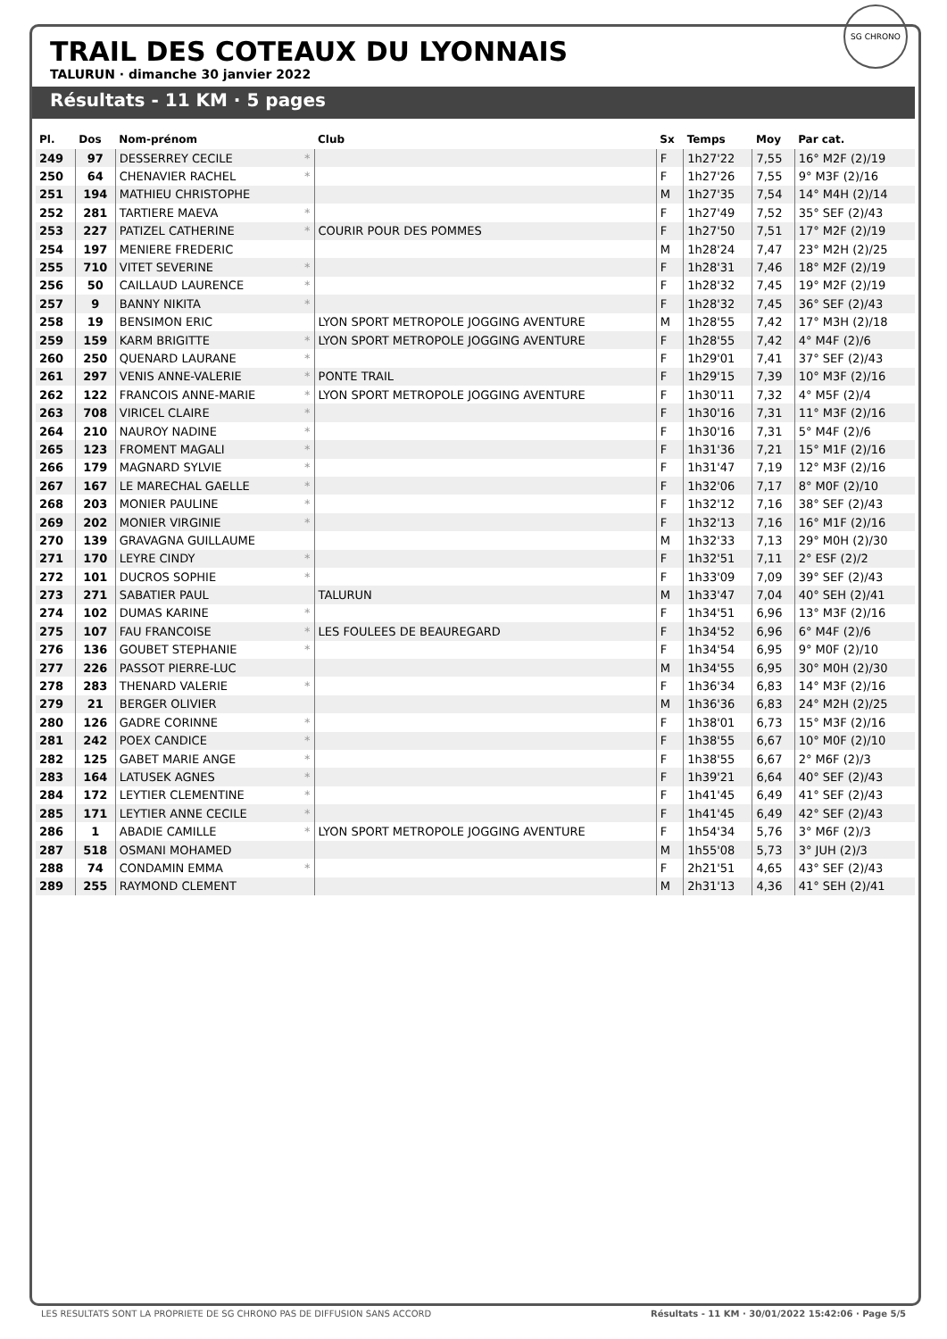TRAIL DES COTEAUX DU LYONNAIS
TALURUN · dimanche 30 janvier 2022
SG CHRONO
Résultats - 11 KM · 5 pages
| Pl. | Dos | Nom-prénom | | Club | Sx | Temps | Moy | Par cat. |
| --- | --- | --- | --- | --- | --- | --- | --- | --- |
| 249 | 97 | DESSERREY CECILE | * | | F | 1h27'22 | 7,55 | 16° M2F (2)/19 |
| 250 | 64 | CHENAVIER RACHEL | * | | F | 1h27'26 | 7,55 | 9° M3F (2)/16 |
| 251 | 194 | MATHIEU CHRISTOPHE | | | M | 1h27'35 | 7,54 | 14° M4H (2)/14 |
| 252 | 281 | TARTIERE MAEVA | * | | F | 1h27'49 | 7,52 | 35° SEF (2)/43 |
| 253 | 227 | PATIZEL CATHERINE | * | COURIR POUR DES POMMES | F | 1h27'50 | 7,51 | 17° M2F (2)/19 |
| 254 | 197 | MENIERE FREDERIC | | | M | 1h28'24 | 7,47 | 23° M2H (2)/25 |
| 255 | 710 | VITET SEVERINE | * | | F | 1h28'31 | 7,46 | 18° M2F (2)/19 |
| 256 | 50 | CAILLAUD LAURENCE | * | | F | 1h28'32 | 7,45 | 19° M2F (2)/19 |
| 257 | 9 | BANNY NIKITA | * | | F | 1h28'32 | 7,45 | 36° SEF (2)/43 |
| 258 | 19 | BENSIMON ERIC | | LYON SPORT METROPOLE JOGGING AVENTURE | M | 1h28'55 | 7,42 | 17° M3H (2)/18 |
| 259 | 159 | KARM BRIGITTE | * | LYON SPORT METROPOLE JOGGING AVENTURE | F | 1h28'55 | 7,42 | 4° M4F (2)/6 |
| 260 | 250 | QUENARD LAURANE | * | | F | 1h29'01 | 7,41 | 37° SEF (2)/43 |
| 261 | 297 | VENIS ANNE-VALERIE | * | PONTE TRAIL | F | 1h29'15 | 7,39 | 10° M3F (2)/16 |
| 262 | 122 | FRANCOIS ANNE-MARIE | * | LYON SPORT METROPOLE JOGGING AVENTURE | F | 1h30'11 | 7,32 | 4° M5F (2)/4 |
| 263 | 708 | VIRICEL CLAIRE | * | | F | 1h30'16 | 7,31 | 11° M3F (2)/16 |
| 264 | 210 | NAUROY NADINE | * | | F | 1h30'16 | 7,31 | 5° M4F (2)/6 |
| 265 | 123 | FROMENT MAGALI | * | | F | 1h31'36 | 7,21 | 15° M1F (2)/16 |
| 266 | 179 | MAGNARD SYLVIE | * | | F | 1h31'47 | 7,19 | 12° M3F (2)/16 |
| 267 | 167 | LE MARECHAL GAELLE | * | | F | 1h32'06 | 7,17 | 8° M0F (2)/10 |
| 268 | 203 | MONIER PAULINE | * | | F | 1h32'12 | 7,16 | 38° SEF (2)/43 |
| 269 | 202 | MONIER VIRGINIE | * | | F | 1h32'13 | 7,16 | 16° M1F (2)/16 |
| 270 | 139 | GRAVAGNA GUILLAUME | | | M | 1h32'33 | 7,13 | 29° M0H (2)/30 |
| 271 | 170 | LEYRE CINDY | * | | F | 1h32'51 | 7,11 | 2° ESF (2)/2 |
| 272 | 101 | DUCROS SOPHIE | * | | F | 1h33'09 | 7,09 | 39° SEF (2)/43 |
| 273 | 271 | SABATIER PAUL | | TALURUN | M | 1h33'47 | 7,04 | 40° SEH (2)/41 |
| 274 | 102 | DUMAS KARINE | * | | F | 1h34'51 | 6,96 | 13° M3F (2)/16 |
| 275 | 107 | FAU FRANCOISE | * | LES FOULEES DE BEAUREGARD | F | 1h34'52 | 6,96 | 6° M4F (2)/6 |
| 276 | 136 | GOUBET STEPHANIE | * | | F | 1h34'54 | 6,95 | 9° M0F (2)/10 |
| 277 | 226 | PASSOT PIERRE-LUC | | | M | 1h34'55 | 6,95 | 30° M0H (2)/30 |
| 278 | 283 | THENARD VALERIE | * | | F | 1h36'34 | 6,83 | 14° M3F (2)/16 |
| 279 | 21 | BERGER OLIVIER | | | M | 1h36'36 | 6,83 | 24° M2H (2)/25 |
| 280 | 126 | GADRE CORINNE | * | | F | 1h38'01 | 6,73 | 15° M3F (2)/16 |
| 281 | 242 | POEX CANDICE | * | | F | 1h38'55 | 6,67 | 10° M0F (2)/10 |
| 282 | 125 | GABET MARIE ANGE | * | | F | 1h38'55 | 6,67 | 2° M6F (2)/3 |
| 283 | 164 | LATUSEK AGNES | * | | F | 1h39'21 | 6,64 | 40° SEF (2)/43 |
| 284 | 172 | LEYTIER CLEMENTINE | * | | F | 1h41'45 | 6,49 | 41° SEF (2)/43 |
| 285 | 171 | LEYTIER ANNE CECILE | * | | F | 1h41'45 | 6,49 | 42° SEF (2)/43 |
| 286 | 1 | ABADIE CAMILLE | * | LYON SPORT METROPOLE JOGGING AVENTURE | F | 1h54'34 | 5,76 | 3° M6F (2)/3 |
| 287 | 518 | OSMANI MOHAMED | | | M | 1h55'08 | 5,73 | 3° JUH (2)/3 |
| 288 | 74 | CONDAMIN EMMA | * | | F | 2h21'51 | 4,65 | 43° SEF (2)/43 |
| 289 | 255 | RAYMOND CLEMENT | | | M | 2h31'13 | 4,36 | 41° SEH (2)/41 |
LES RESULTATS SONT LA PROPRIETE DE SG CHRONO PAS DE DIFFUSION SANS ACCORD Résultats - 11 KM · 30/01/2022 15:42:06 · Page 5/5